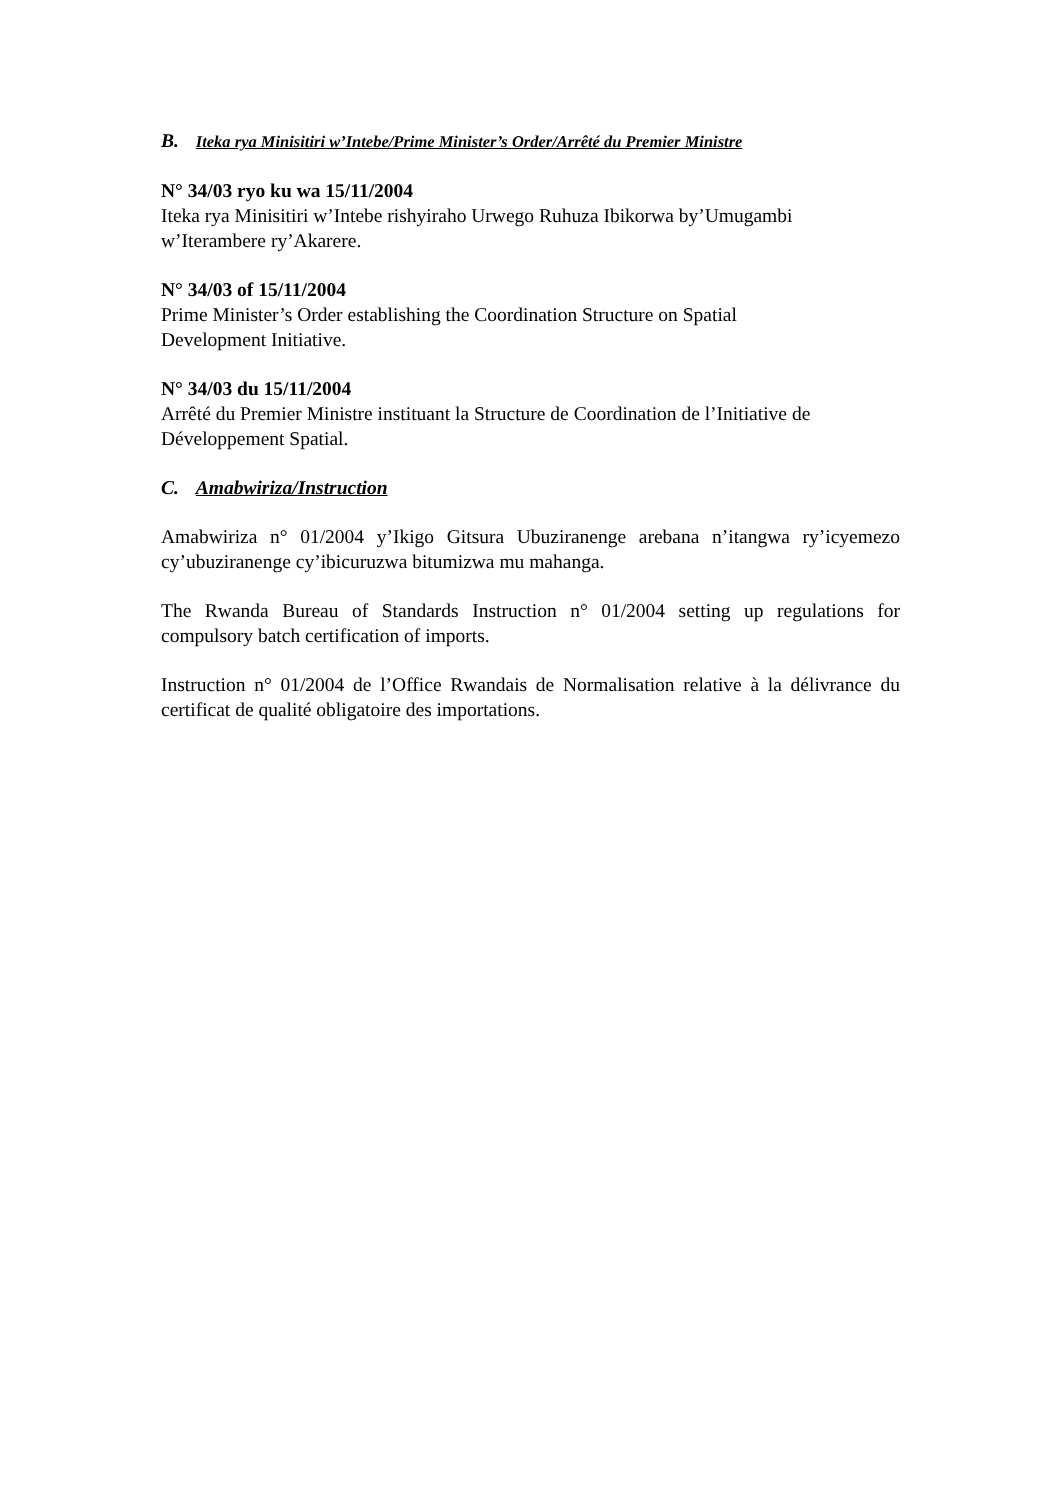B. Iteka rya Minisitiri w’Intebe/Prime Minister’s Order/Arrêté du Premier Ministre
N° 34/03 ryo ku wa 15/11/2004
Iteka rya Minisitiri w’Intebe rishyiraho Urwego Ruhuza Ibikorwa by’Umugambi
w’Iterambere ry’Akarere.
N° 34/03 of 15/11/2004
Prime Minister’s Order establishing the Coordination Structure on Spatial
Development Initiative.
N° 34/03 du 15/11/2004
Arrêté du Premier Ministre instituant la Structure de Coordination de l’Initiative de
Développement Spatial.
C. Amabwiriza/Instruction
Amabwiriza n° 01/2004 y’Ikigo Gitsura Ubuziranenge arebana n’itangwa ry’icyemezo cy’ubuziranenge cy’ibicuruzwa bitumizwa mu mahanga.
The Rwanda Bureau of Standards Instruction n° 01/2004 setting up regulations for compulsory batch certification of imports.
Instruction n° 01/2004 de l’Office Rwandais de Normalisation relative à la délivrance du certificat de qualité obligatoire des importations.